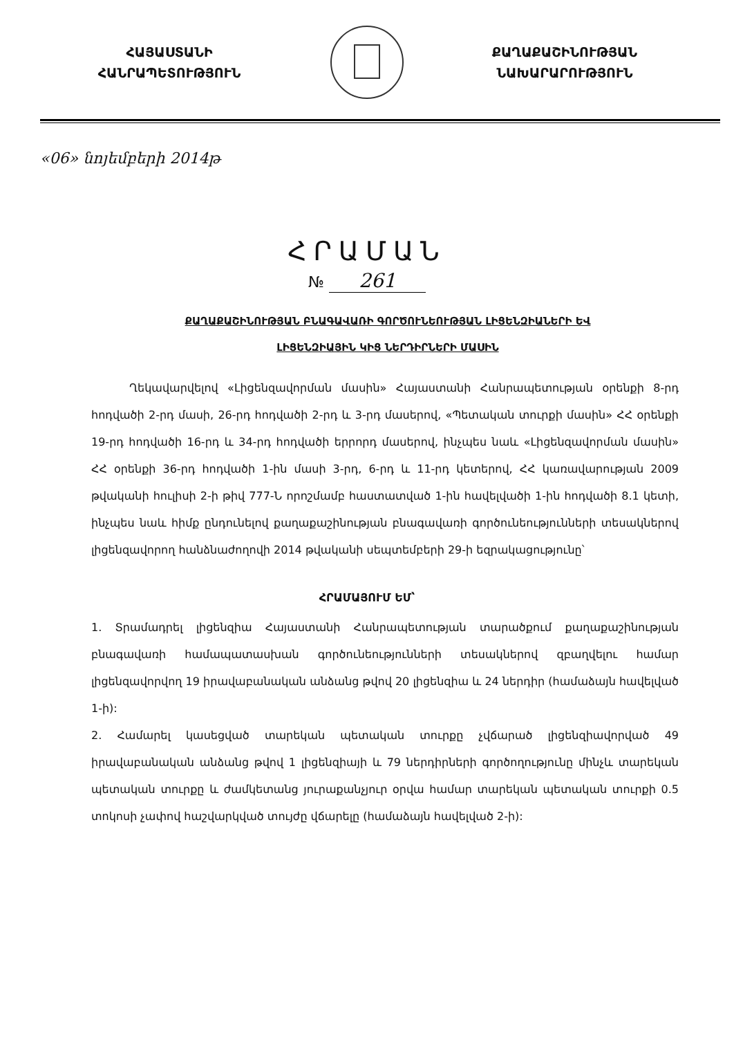ՀԱՅԱՍՏԱՆԻ
ՀԱՆՐԱՊԵՏՈՒԹՅՈՒՆ
ՔԱՂԱՔԱՇԻՆՈՒԹՅԱՆ
ՆԱԽԱՐԱՐՈՒԹՅՈՒՆ
«06» նոյեմբերի 2014թ
ՀՐԱՄԱՆ
№ 261
ՔԱՂԱՔԱՇԻՆՈՒԹՅԱՆ ԲՆԱԳԱՎԱՌԻ ԳՈՐԾՈՒՆԵՈՒԹՅԱՆ ԼԻՑԵՆԶԻԱՆԵՐԻ ԵՎ ԼԻՑԵՆԶԻԱՅԻՆ ԿԻՑ ՆԵՐԴԻՐՆԵՐԻ ՄԱՍԻՆ
Ղեկավարվելով «Լիցենզավորման մասին» Հայաստանի Հանրապետության օրենքի 8-րդ հոդվածի 2-րդ մասի, 26-րդ հոդվածի 2-րդ և 3-րդ մասերով, «Պետական տուրքի մասին» ՀՀ օրենքի 19-րդ հոդվածի 16-րդ և 34-րդ հոդվածի երրորդ մասերով, ինչպես նաև «Լիցենզավորման մասին» ՀՀ օրենքի 36-րդ հոդվածի 1-ին մասի 3-րդ, 6-րդ և 11-րդ կետերով, ՀՀ կառավարության 2009 թվականի հուլիսի 2-ի թիվ 777-Ն որոշմամբ հաստատված 1-ին հավելվածի 1-ին հոդվածի 8.1 կետի, ինչպես նաև հիմք ընդունելով քաղաքաշինության բնագավառի գործունեությունների տեսակներով լիցենզավորող հանձնաժողովի 2014 թվականի սեպտեմբերի 29-ի եզրակացությունը՝
ՀՐԱՄԱՅՈՒՄ ԵՄ՝
1. Տրամադրել լիցենզիա Հայաստանի Հանրապետության տարածքում քաղաքաշինության բնագավառի համապատասխան գործունեությունների տեսակներով զբաղվելու համար լիցենզավորվող 19 իրավաբանական անձանց թվով 20 լիցենզիա և 24 ներդիր (համաձայն հավելված 1-ի):
2. Համարել կասեցված տարեկան պետական տուրքը չվճարած լիցենզիավորված 49 իրավաբանական անձանց թվով 1 լիցենզիայի և 79 ներդիրների գործողությունը մինչև տարեկան պետական տուրքը և ժամկետանց յուրաքանչյուր օրվա համար տարեկան պետական տուրքի 0.5 տոկոսի չափով հաշվարկված տույժը վճարելը (համաձայն հավելված 2-ի):